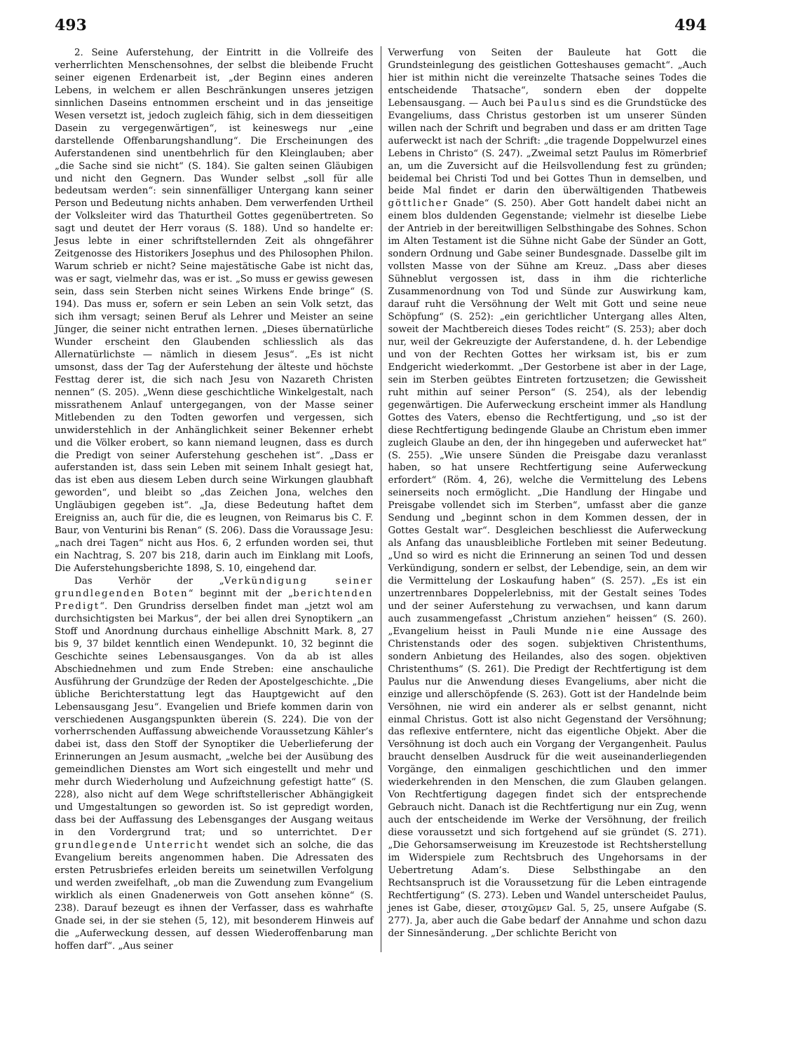493 494
2. Seine Auferstehung, der Eintritt in die Vollreife des verherrlichten Menschensohnes, der selbst die bleibende Frucht seiner eigenen Erdenarbeit ist, „der Beginn eines anderen Lebens, in welchem er allen Beschränkungen unseres jetzigen sinnlichen Daseins entnommen erscheint und in das jenseitige Wesen versetzt ist, jedoch zugleich fähig, sich in dem diesseitigen Dasein zu vergegenwärtigen“, ist keineswegs nur „eine darstellende Offenbarungshandlung“. Die Erscheinungen des Auferstandenen sind unentbehrlich für den Kleinglauben; aber „die Sache sind sie nicht“ (S. 184). Sie galten seinen Gläubigen und nicht den Gegnern. Das Wunder selbst „soll für alle bedeutsam werden“: sein sinnenfälliger Untergang kann seiner Person und Bedeutung nichts anhaben. Dem verwerfenden Urtheil der Volksleiter wird das Thaturtheil Gottes gegenübertreten. So sagt und deutet der Herr voraus (S. 188). Und so handelte er: Jesus lebte in einer schriftstellernden Zeit als ohngefährer Zeitgenosse des Historikers Josephus und des Philosophen Philon. Warum schrieb er nicht? Seine majestätische Gabe ist nicht das, was er sagt, vielmehr das, was er ist. „So muss er gewiss gewesen sein, dass sein Sterben nicht seines Wirkens Ende bringe“ (S. 194). Das muss er, sofern er sein Leben an sein Volk setzt, das sich ihm versagt; seinen Beruf als Lehrer und Meister an seine Jünger, die seiner nicht entrathen lernen. „Dieses übernatürliche Wunder erscheint den Glaubenden schliesslich als das Allernatürlichste — nämlich in diesem Jesus“. „Es ist nicht umsonst, dass der Tag der Auferstehung der älteste und höchste Festtag derer ist, die sich nach Jesu von Nazareth Christen nennen“ (S. 205). „Wenn diese geschichtliche Winkelgestalt, nach missrathenem Anlauf untergegangen, von der Masse seiner Mitlebenden zu den Todten geworfen und vergessen, sich unwiderstehlich in der Anhänglichkeit seiner Bekenner erhebt und die Völker erobert, so kann niemand leugnen, dass es durch die Predigt von seiner Auferstehung geschehen ist“. „Dass er auferstanden ist, dass sein Leben mit seinem Inhalt gesiegt hat, das ist eben aus diesem Leben durch seine Wirkungen glaubhaft geworden“, und bleibt so „das Zeichen Jona, welches den Ungläubigen gegeben ist“. „Ja, diese Bedeutung haftet dem Ereigniss an, auch für die, die es leugnen, von Reimarus bis C. F. Baur, von Venturini bis Renan“ (S. 206). Dass die Voraussage Jesu: „nach drei Tagen“ nicht aus Hos. 6, 2 erfunden worden sei, thut ein Nachtrag, S. 207 bis 218, darin auch im Einklang mit Loofs, Die Auferstehungsberichte 1898, S. 10, eingehend dar.
Das Verhör der „Verkündigung seiner grundlegenden Boten“ beginnt mit der „berichtenden Predigt“. Den Grundriss derselben findet man „jetzt wol am durchsichtigsten bei Markus“, der bei allen drei Synoptikern „an Stoff und Anordnung durchaus einhellige Abschnitt Mark. 8, 27 bis 9, 37 bildet kenntlich einen Wendepunkt. 10, 32 beginnt die Geschichte seines Lebensausganges. Von da ab ist alles Abschiednehmen und zum Ende Streben: eine anschauliche Ausführung der Grundzüge der Reden der Apostelgeschichte. „Die übliche Berichterstattung legt das Hauptgewicht auf den Lebensausgang Jesu“. Evangelien und Briefe kommen darin von verschiedenen Ausgangspunkten überein (S. 224). Die von der vorherrschenden Auffassung abweichende Voraussetzung Kähler’s dabei ist, dass den Stoff der Synoptiker die Ueberlieferung der Erinnerungen an Jesum ausmacht, „welche bei der Ausübung des gemeindlichen Dienstes am Wort sich eingestellt und mehr und mehr durch Wiederholung und Aufzeichnung gefestigt hatte“ (S. 228), also nicht auf dem Wege schriftstellerischer Abhängigkeit und Umgestaltungen so geworden ist. So ist gepredigt worden, dass bei der Auffassung des Lebensganges der Ausgang weitaus in den Vordergrund trat; und so unterrichtet. Der grundlegende Unterricht wendet sich an solche, die das Evangelium bereits angenommen haben. Die Adressaten des ersten Petrusbriefes erleiden bereits um seinetwillen Verfolgung und werden zweifelhaft, „ob man die Zuwendung zum Evangelium wirklich als einen Gnadenerweis von Gott ansehen könne“ (S. 238). Darauf bezeugt es ihnen der Verfasser, dass es wahrhafte Gnade sei, in der sie stehen (5, 12), mit besonderem Hinweis auf die „Auferweckung dessen, auf dessen Wiederoffenbarung man hoffen darf“. „Aus seiner
Verwerfung von Seiten der Bauleute hat Gott die Grundsteinlegung des geistlichen Gotteshauses gemacht“. „Auch hier ist mithin nicht die vereinzelte Thatsache seines Todes die entscheidende Thatsache“, sondern eben der doppelte Lebensausgang. — Auch bei Paulus sind es die Grundstücke des Evangeliums, dass Christus gestorben ist um unserer Sünden willen nach der Schrift und begraben und dass er am dritten Tage auferweckt ist nach der Schrift: „die tragende Doppelwurzel eines Lebens in Christo“ (S. 247). „Zweimal setzt Paulus im Römerbrief an, um die Zuversicht auf die Heilsvollendung fest zu gründen; beidemal bei Christi Tod und bei Gottes Thun in demselben, und beide Mal findet er darin den überwältigenden Thatbeweis göttlicher Gnade“ (S. 250). Aber Gott handelt dabei nicht an einem blos duldenden Gegenstande; vielmehr ist dieselbe Liebe der Antrieb in der bereitwilligen Selbsthingabe des Sohnes. Schon im Alten Testament ist die Sühne nicht Gabe der Sünder an Gott, sondern Ordnung und Gabe seiner Bundesgnade. Dasselbe gilt im vollsten Masse von der Sühne am Kreuz. „Dass aber dieses Sühneblut vergossen ist, dass in ihm die richterliche Zusammenordnung von Tod und Sünde zur Auswirkung kam, darauf ruht die Versöhnung der Welt mit Gott und seine neue Schöpfung“ (S. 252): „ein gerichtlicher Untergang alles Alten, soweit der Machtbereich dieses Todes reicht“ (S. 253); aber doch nur, weil der Gekreuzigte der Auferstandene, d. h. der Lebendige und von der Rechten Gottes her wirksam ist, bis er zum Endgericht wiederkommt. „Der Gestorbene ist aber in der Lage, sein im Sterben geübtes Eintreten fortzusetzen; die Gewissheit ruht mithin auf seiner Person“ (S. 254), als der lebendig gegenwärtigen. Die Auferweckung erscheint immer als Handlung Gottes des Vaters, ebenso die Rechtfertigung, und „so ist der diese Rechtfertigung bedingende Glaube an Christum eben immer zugleich Glaube an den, der ihn hingegeben und auferwecket hat“ (S. 255). „Wie unsere Sünden die Preisgabe dazu veranlasst haben, so hat unsere Rechtfertigung seine Auferweckung erfordert“ (Röm. 4, 26), welche die Vermittelung des Lebens seinerseits noch ermöglicht. „Die Handlung der Hingabe und Preisgabe vollendet sich im Sterben“, umfasst aber die ganze Sendung und „beginnt schon in dem Kommen dessen, der in Gottes Gestalt war“. Desgleichen beschliesst die Auferweckung als Anfang das unausbleibliche Fortleben mit seiner Bedeutung. „Und so wird es nicht die Erinnerung an seinen Tod und dessen Verkündigung, sondern er selbst, der Lebendige, sein, an dem wir die Vermittelung der Loskaufung haben“ (S. 257). „Es ist ein unzertrennbares Doppelerlebniss, mit der Gestalt seines Todes und der seiner Auferstehung zu verwachsen, und kann darum auch zusammengefasst „Christum anziehen“ heissen“ (S. 260). „Evangelium heisst in Pauli Munde nie eine Aussage des Christenstands oder des sogen. subjektiven Christenthums, sondern Anbietung des Heilandes, also des sogen. objektiven Christenthums“ (S. 261). Die Predigt der Rechtfertigung ist dem Paulus nur die Anwendung dieses Evangeliums, aber nicht die einzige und allerschöpfende (S. 263). Gott ist der Handelnde beim Versöhnen, nie wird ein anderer als er selbst genannt, nicht einmal Christus. Gott ist also nicht Gegenstand der Versöhnung; das reflexive entferntere, nicht das eigentliche Objekt. Aber die Versöhnung ist doch auch ein Vorgang der Vergangenheit. Paulus braucht denselben Ausdruck für die weit auseinanderliegenden Vorgänge, den einmaligen geschichtlichen und den immer wiederkehrenden in den Menschen, die zum Glauben gelangen. Von Rechtfertigung dagegen findet sich der entsprechende Gebrauch nicht. Danach ist die Rechtfertigung nur ein Zug, wenn auch der entscheidende im Werke der Versöhnung, der freilich diese voraussetzt und sich fortgehend auf sie gründet (S. 271). „Die Gehorsamserweisung im Kreuzestode ist Rechtsherstellung im Widerspiele zum Rechtsbruch des Ungehorsams in der Uebertretung Adam’s. Diese Selbsthingabe an den Rechtsanspruch ist die Voraussetzung für die Leben eintragende Rechtfertigung“ (S. 273). Leben und Wandel unterscheidet Paulus, jenes ist Gabe, dieser, στοιχῶμεν Gal. 5, 25, unsere Aufgabe (S. 277). Ja, aber auch die Gabe bedarf der Annahme und schon dazu der Sinnesänderung. „Der schlichte Bericht von